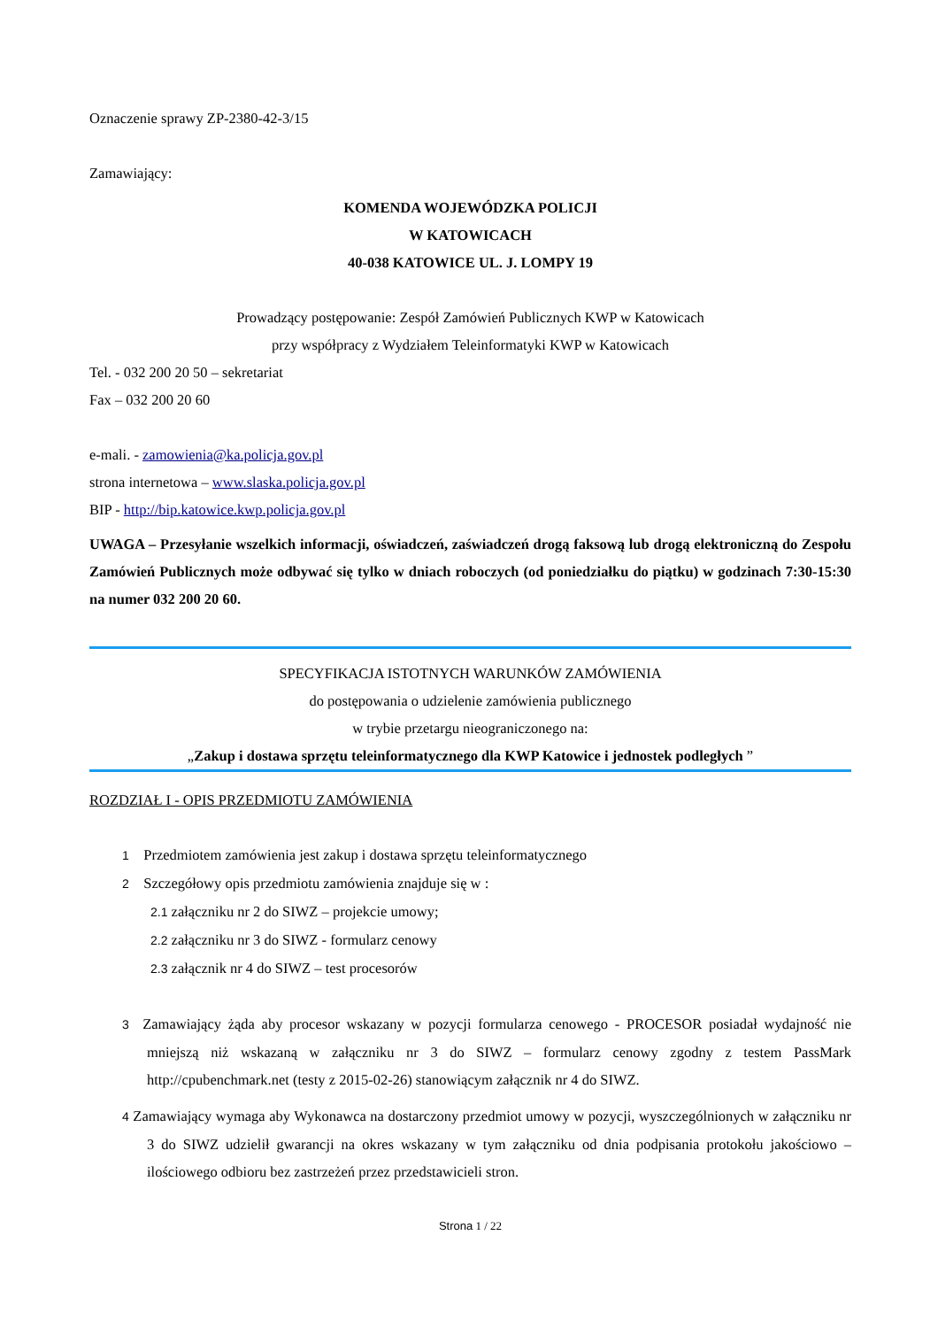Oznaczenie sprawy ZP-2380-42-3/15
Zamawiający:
KOMENDA WOJEWÓDZKA POLICJI
W KATOWICACH
40-038 KATOWICE UL. J. LOMPY 19
Prowadzący postępowanie: Zespół Zamówień Publicznych KWP w Katowicach
przy współpracy z Wydziałem Teleinformatyki KWP w Katowicach
Tel. - 032 200 20 50 – sekretariat
Fax – 032 200 20 60
e-mali. - zamowienia@ka.policja.gov.pl
strona internetowa – www.slaska.policja.gov.pl
BIP - http://bip.katowice.kwp.policja.gov.pl
UWAGA – Przesyłanie wszelkich informacji, oświadczeń, zaświadczeń drogą faksową lub drogą elektroniczną do Zespołu Zamówień Publicznych może odbywać się tylko w dniach roboczych (od poniedziałku do piątku) w godzinach 7:30-15:30 na numer 032 200 20 60.
SPECYFIKACJA ISTOTNYCH WARUNKÓW ZAMÓWIENIA
do postępowania o udzielenie zamówienia publicznego
w trybie przetargu nieograniczonego na:
„Zakup i dostawa sprzętu teleinformatycznego dla KWP Katowice i jednostek podległych ”
ROZDZIAŁ I - OPIS PRZEDMIOTU ZAMÓWIENIA
1 Przedmiotem zamówienia jest zakup i dostawa sprzętu teleinformatycznego
2 Szczegółowy opis przedmiotu zamówienia znajduje się w :
2.1 załączniku nr 2 do SIWZ – projekcie umowy;
2.2 załączniku nr 3 do SIWZ - formularz cenowy
2.3 załącznik nr 4 do SIWZ – test procesorów
3 Zamawiający żąda aby procesor wskazany w pozycji formularza cenowego - PROCESOR posiadał wydajność nie mniejszą niż wskazaną w załączniku nr 3 do SIWZ – formularz cenowy zgodny z testem PassMark http://cpubenchmark.net (testy z 2015-02-26) stanowiącym załącznik nr 4 do SIWZ.
4 Zamawiający wymaga aby Wykonawca na dostarczony przedmiot umowy w pozycji, wyszczególnionych w załączniku nr 3 do SIWZ udzielił gwarancji na okres wskazany w tym załączniku od dnia podpisania protokołu jakościowo – ilościowego odbioru bez zastrzeżeń przez przedstawicieli stron.
Strona 1 / 22